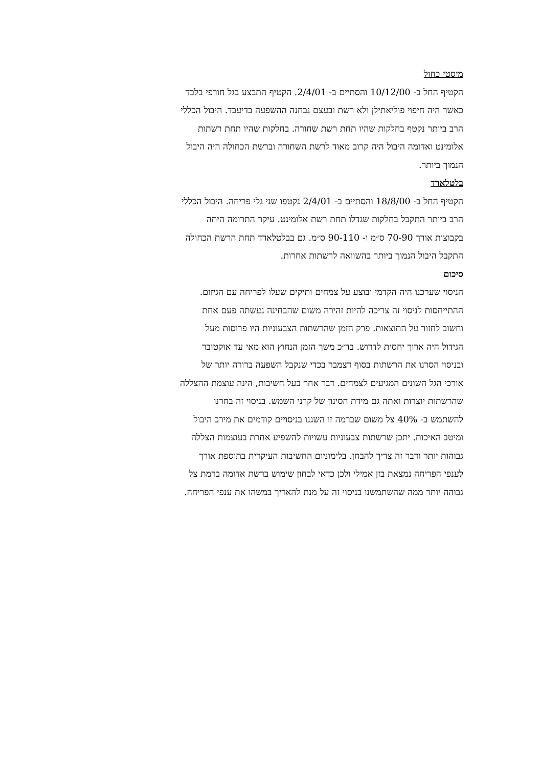מיסטי כחול
הקטיף החל ב- 10/12/00 והסתיים ב- 2/4/01. הקטיף התבצע בגל חורפי בלבד
כאשר היה חיפוי פוליאתילן ולא רשת ובעצם נבחנה ההשפעה בדיעבד. היבול הכללי
הרב ביותר נקטף בחלקות שהיו תחת רשת שחורה. בחלקות שהיו תחת רשתות
אלומינט ואדומה היבול היה קרוב מאוד לרשת השחורה וברשת הכחולה היה היבול
הנמוך ביותר.
בלטלארד
הקטיף החל ב- 18/8/00 והסתיים ב- 2/4/01 נקטפו שני גלי פריחה. היבול הכללי
הרב ביותר התקבל בחלקות שגדלו תחת רשת אלומינט. עיקר התרומה היתה
בקבוצות אורך 70-90 ס״מ ו- 90-110 ס״מ. גם בבלטלארד תחת הרשת הכחולה
התקבל היבול הנמוך ביותר בהשוואה לרשתות אחרות.
סיכום
הניסוי שערכנו היה הקדמי ובוצע על צמחים ותיקים שעלו לפריחה עם הגיזום.
ההתייחסות לניסוי זה צריכה להיות זהירה משום שהבחינה נעשתה פעם אחת
וחשוב לחזור על התוצאות. פרק הזמן שהרשתות הצבעוניות היו פרוסות מעל
הגידול היה ארוך יחסית לדרוש. בד״כ משך הזמן הנחוץ הוא מאי עד אוקטובר
ובניסוי הסרנו את הרשתות בסוף דצמבר בכדי שנקבל השפעה ברורה יותר של
אורכי הגל השונים המגיעים לצמחים. דבר אחר בעל חשיבות, הינה עוצמת ההצללה
שהרשתות יוצרות ואתה גם מידת הסינון של קרני השמש. בניסוי זה בחרנו
להשתמש ב- 40% צל משום שברמה זו השגנו בניסויים קודמים את מירב היבול
ומיטב האיכות. יתכן שרשתות צבעוניות עשויות להשפיע אחרת בעוצמות הצללה
גבוהות יותר ודבר זה צריך להבחן. בלימוניום החשיבות העיקרית בתוספת אורך
לענפי הפריחה נמצאת בזן אמילי ולכן כדאי לבחון שימוש ברשת אדומה ברמת צל
גבוהה יותר ממה שהשתמשנו בניסוי זה על מנת להאריך במשהו את ענפי הפריחה.